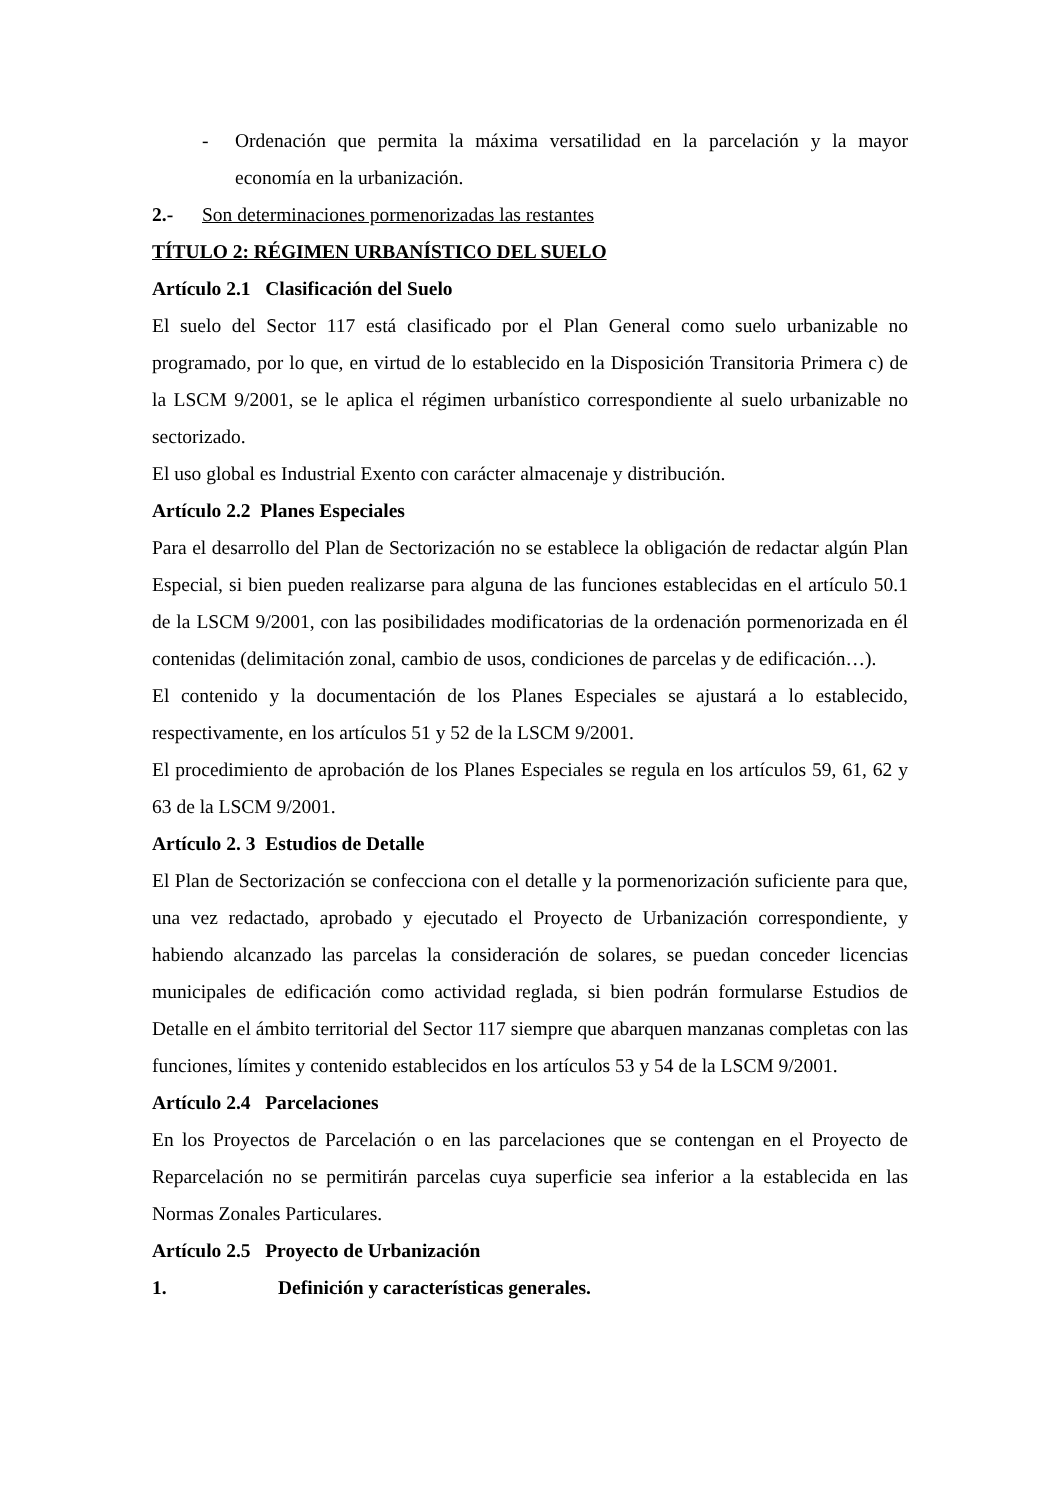- Ordenación que permita la máxima versatilidad en la parcelación y la mayor economía en la urbanización.
2.- Son determinaciones pormenorizadas las restantes
TÍTULO 2: RÉGIMEN URBANÍSTICO DEL SUELO
Artículo 2.1 Clasificación del Suelo
El suelo del Sector 117 está clasificado por el Plan General como suelo urbanizable no programado, por lo que, en virtud de lo establecido en la Disposición Transitoria Primera c) de la LSCM 9/2001, se le aplica el régimen urbanístico correspondiente al suelo urbanizable no sectorizado.
El uso global es Industrial Exento con carácter almacenaje y distribución.
Artículo 2.2 Planes Especiales
Para el desarrollo del Plan de Sectorización no se establece la obligación de redactar algún Plan Especial, si bien pueden realizarse para alguna de las funciones establecidas en el artículo 50.1 de la LSCM 9/2001, con las posibilidades modificatorias de la ordenación pormenorizada en él contenidas (delimitación zonal, cambio de usos, condiciones de parcelas y de edificación…).
El contenido y la documentación de los Planes Especiales se ajustará a lo establecido, respectivamente, en los artículos 51 y 52 de la LSCM 9/2001.
El procedimiento de aprobación de los Planes Especiales se regula en los artículos 59, 61, 62 y 63 de la LSCM 9/2001.
Artículo 2. 3 Estudios de Detalle
El Plan de Sectorización se confecciona con el detalle y la pormenorización suficiente para que, una vez redactado, aprobado y ejecutado el Proyecto de Urbanización correspondiente, y habiendo alcanzado las parcelas la consideración de solares, se puedan conceder licencias municipales de edificación como actividad reglada, si bien podrán formularse Estudios de Detalle en el ámbito territorial del Sector 117 siempre que abarquen manzanas completas con las funciones, límites y contenido establecidos en los artículos 53 y 54 de la LSCM 9/2001.
Artículo 2.4 Parcelaciones
En los Proyectos de Parcelación o en las parcelaciones que se contengan en el Proyecto de Reparcelación no se permitirán parcelas cuya superficie sea inferior a la establecida en las Normas Zonales Particulares.
Artículo 2.5 Proyecto de Urbanización
1. Definición y características generales.